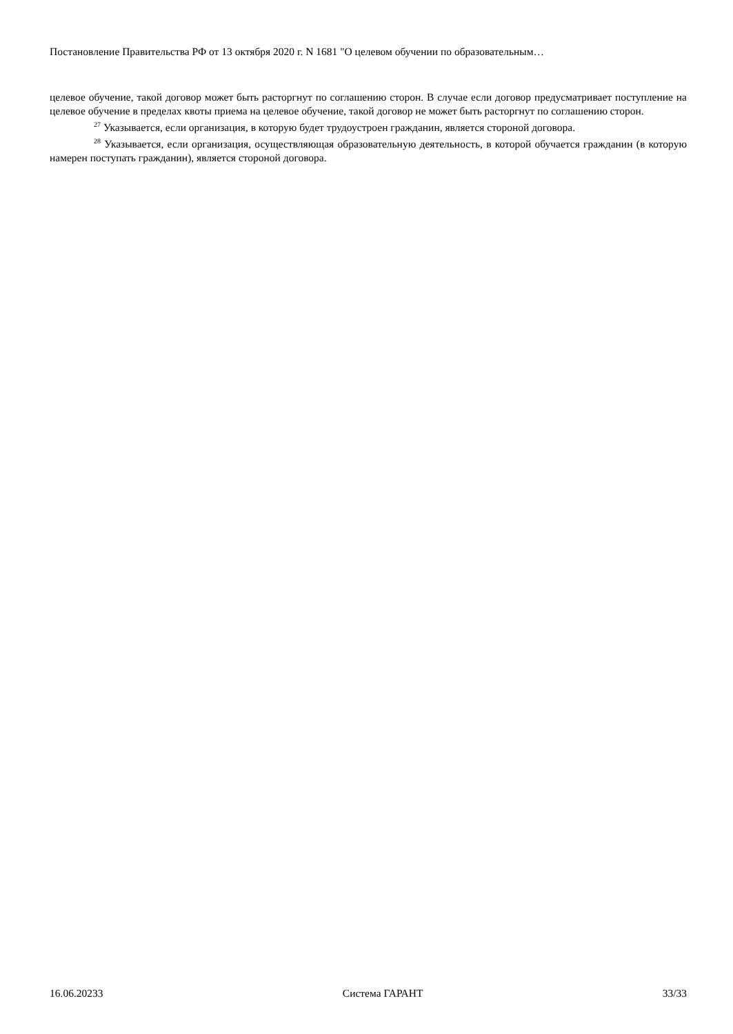Постановление Правительства РФ от 13 октября 2020 г. N 1681 "О целевом обучении по образовательным…
целевое обучение, такой договор может быть расторгнут по соглашению сторон. В случае если договор предусматривает поступление на целевое обучение в пределах квоты приема на целевое обучение, такой договор не может быть расторгнут по соглашению сторон.
<sup>27</sup> Указывается, если организация, в которую будет трудоустроен гражданин, является стороной договора.
<sup>28</sup> Указывается, если организация, осуществляющая образовательную деятельность, в которой обучается гражданин (в которую намерен поступать гражданин), является стороной договора.
16.06.20233 Система ГАРАНТ 33/33